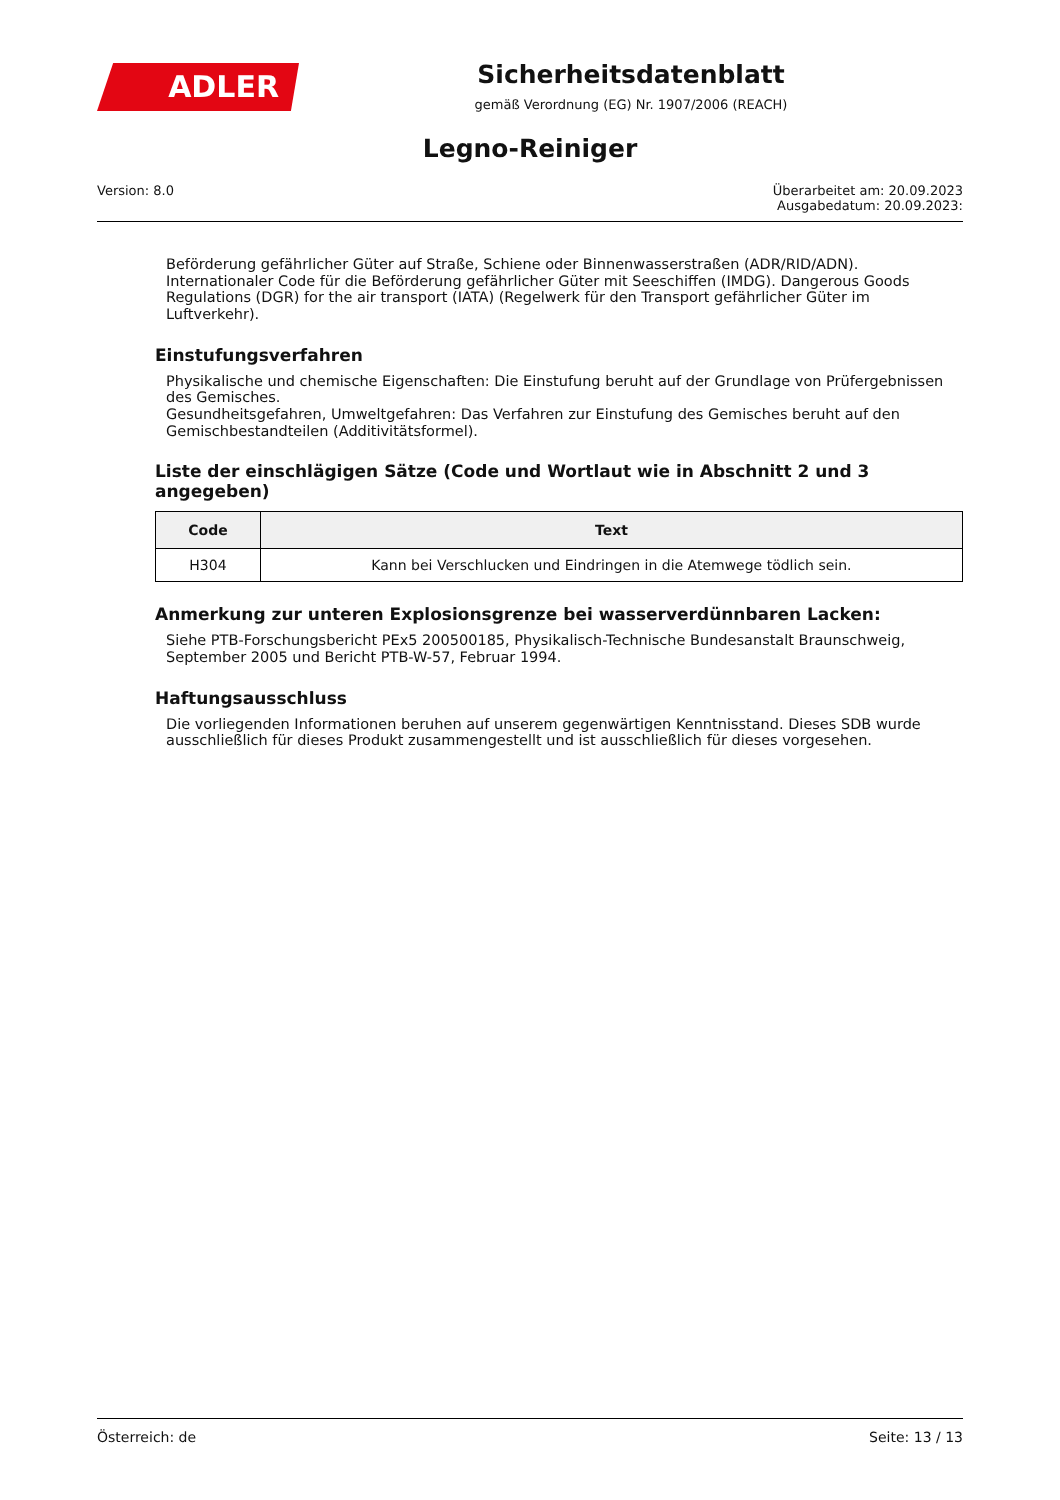ADLER
Sicherheitsdatenblatt
gemäß Verordnung (EG) Nr. 1907/2006 (REACH)
Legno-Reiniger
Version: 8.0 Überarbeitet am: 20.09.2023
Ausgabedatum: 20.09.2023:
Beförderung gefährlicher Güter auf Straße, Schiene oder Binnenwasserstraßen (ADR/RID/ADN). Internationaler Code für die Beförderung gefährlicher Güter mit Seeschiffen (IMDG). Dangerous Goods Regulations (DGR) for the air transport (IATA) (Regelwerk für den Transport gefährlicher Güter im Luftverkehr).
Einstufungsverfahren
Physikalische und chemische Eigenschaften: Die Einstufung beruht auf der Grundlage von Prüfergebnissen des Gemisches.
Gesundheitsgefahren, Umweltgefahren: Das Verfahren zur Einstufung des Gemisches beruht auf den Gemischbestandteilen (Additivitätsformel).
Liste der einschlägigen Sätze (Code und Wortlaut wie in Abschnitt 2 und 3 angegeben)
| Code | Text |
| --- | --- |
| H304 | Kann bei Verschlucken und Eindringen in die Atemwege tödlich sein. |
Anmerkung zur unteren Explosionsgrenze bei wasserverdünnbaren Lacken:
Siehe PTB-Forschungsbericht PEx5 200500185, Physikalisch-Technische Bundesanstalt Braunschweig, September 2005 und Bericht PTB-W-57, Februar 1994.
Haftungsausschluss
Die vorliegenden Informationen beruhen auf unserem gegenwärtigen Kenntnisstand. Dieses SDB wurde ausschließlich für dieses Produkt zusammengestellt und ist ausschließlich für dieses vorgesehen.
Österreich: de Seite: 13 / 13